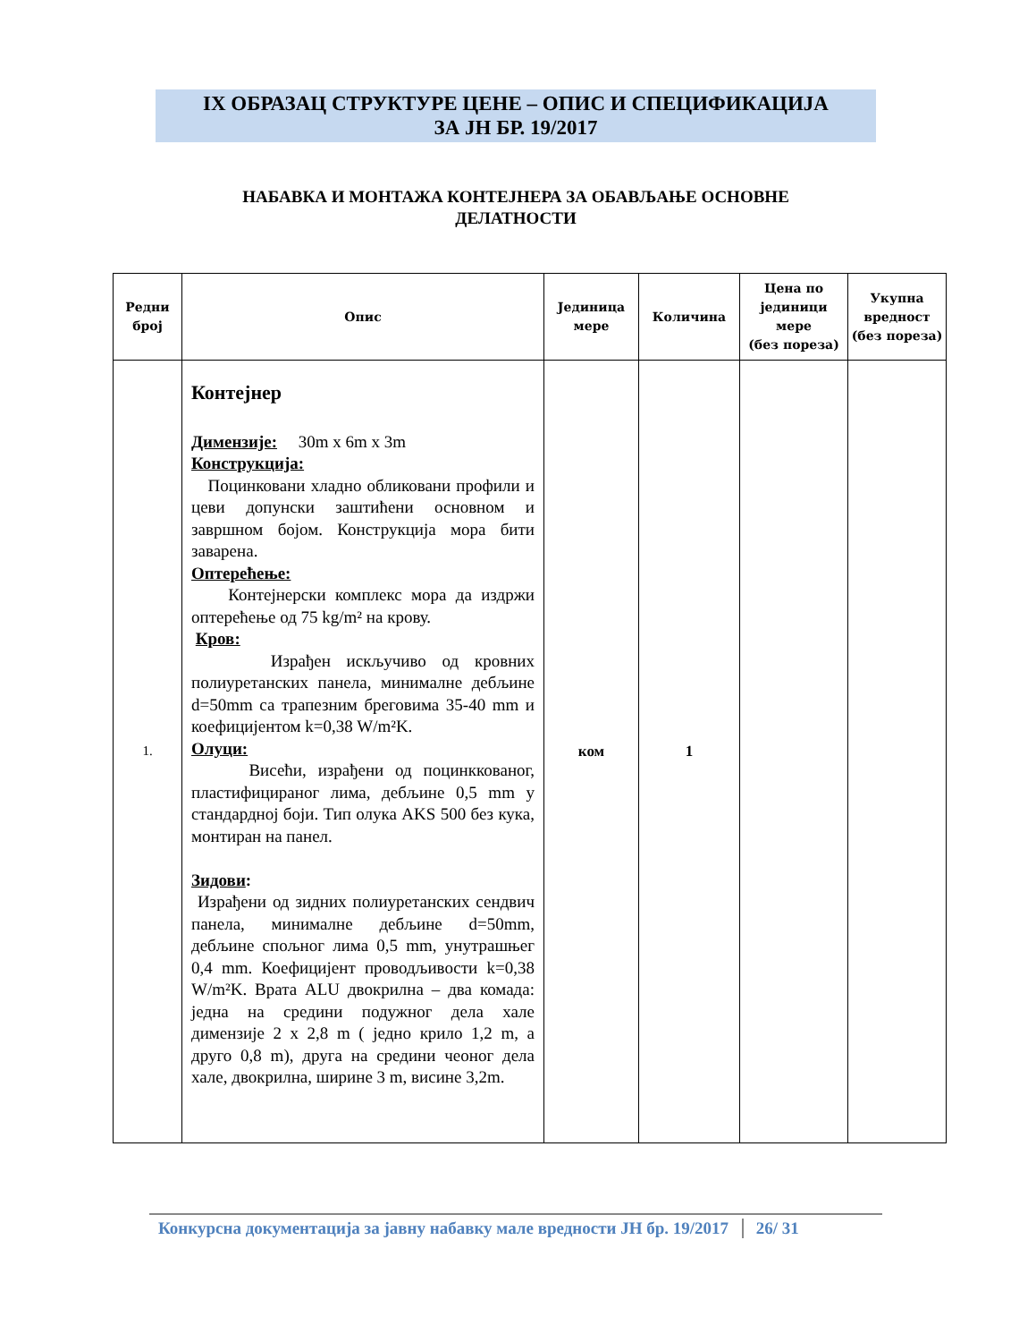IX ОБРАЗАЦ СТРУКТУРЕ ЦЕНЕ – ОПИС И СПЕЦИФИКАЦИЈА
ЗА ЈН БР. 19/2017
НАБАВКА И МОНТАЖА КОНТЕЈНЕРА ЗА ОБАВЉАЊЕ ОСНОВНЕ
ДЕЛАТНОСТИ
| Редни број | Опис | Јединица мере | Количина | Цена по јединици мере (без пореза) | Укупна вредност (без пореза) |
| --- | --- | --- | --- | --- | --- |
| 1. | Контејнер Димензије: 30m x 6m x 3m Конструкција: Поцинковани хладно обликовани профили и цеви допунски заштићени основном и завршном бојом. Конструкција мора бити заварена. Оптерећење: Контејнерски комплекс мора да издржи оптерећење од 75 kg/m² на крову. Кров: Израђен искључиво од кровних полиуретанских панела, минималне дебљине d=50mm са трапезним бреговима 35-40 mm и коефицијентом k=0,38 W/m²K. Олуци: Висећи, израђени од поцинккованог, пластифицираног лима, дебљине 0,5 mm у стандардној боји. Тип олука AKS 500 без кука, монтиран на панел. Зидови : Израђени од зидних полиуретанских сендвич панела, минималне дебљине d=50mm, дебљине спољног лима 0,5 mm, унутрашњег 0,4 mm. Коефицијент проводљивости k=0,38 W/m²K. Врата ALU двокрилна – два комада: једна на средини подужног дела хале димензије 2 x 2,8 m ( једно крило 1,2 m, а друго 0,8 m), друга на средини чеоног дела хале, двокрилна, ширине 3 m, висине 3,2m. | ком | 1 | | |
Конкурсна документација за јавну набавку мале вредности ЈН бр. 19/2017 26/ 31